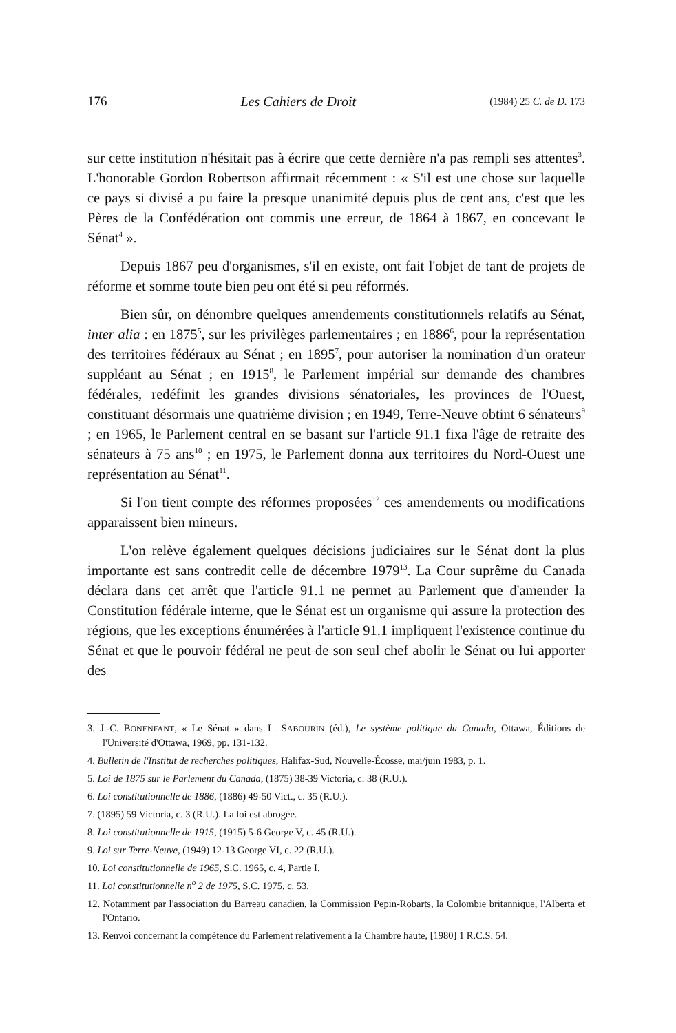176 Les Cahiers de Droit (1984) 25 C. de D. 173
sur cette institution n'hésitait pas à écrire que cette dernière n'a pas rempli ses attentes<sup>3</sup>. L'honorable Gordon Robertson affirmait récemment : « S'il est une chose sur laquelle ce pays si divisé a pu faire la presque unanimité depuis plus de cent ans, c'est que les Pères de la Confédération ont commis une erreur, de 1864 à 1867, en concevant le Sénat<sup>4</sup> ».
Depuis 1867 peu d'organismes, s'il en existe, ont fait l'objet de tant de projets de réforme et somme toute bien peu ont été si peu réformés.
Bien sûr, on dénombre quelques amendements constitutionnels relatifs au Sénat, inter alia : en 1875<sup>5</sup>, sur les privilèges parlementaires ; en 1886<sup>6</sup>, pour la représentation des territoires fédéraux au Sénat ; en 1895<sup>7</sup>, pour autoriser la nomination d'un orateur suppléant au Sénat ; en 1915<sup>8</sup>, le Parlement impérial sur demande des chambres fédérales, redéfinit les grandes divisions sénatoriales, les provinces de l'Ouest, constituant désormais une quatrième division ; en 1949, Terre-Neuve obtint 6 sénateurs<sup>9</sup> ; en 1965, le Parlement central en se basant sur l'article 91.1 fixa l'âge de retraite des sénateurs à 75 ans<sup>10</sup> ; en 1975, le Parlement donna aux territoires du Nord-Ouest une représentation au Sénat<sup>11</sup>.
Si l'on tient compte des réformes proposées<sup>12</sup> ces amendements ou modifications apparaissent bien mineurs.
L'on relève également quelques décisions judiciaires sur le Sénat dont la plus importante est sans contredit celle de décembre 1979<sup>13</sup>. La Cour suprême du Canada déclara dans cet arrêt que l'article 91.1 ne permet au Parlement que d'amender la Constitution fédérale interne, que le Sénat est un organisme qui assure la protection des régions, que les exceptions énumérées à l'article 91.1 impliquent l'existence continue du Sénat et que le pouvoir fédéral ne peut de son seul chef abolir le Sénat ou lui apporter des
3. J.-C. BONENFANT, « Le Sénat » dans L. SABOURIN (éd.), Le système politique du Canada, Ottawa, Éditions de l'Université d'Ottawa, 1969, pp. 131-132.
4. Bulletin de l'Institut de recherches politiques, Halifax-Sud, Nouvelle-Écosse, mai/juin 1983, p. 1.
5. Loi de 1875 sur le Parlement du Canada, (1875) 38-39 Victoria, c. 38 (R.U.).
6. Loi constitutionnelle de 1886, (1886) 49-50 Vict., c. 35 (R.U.).
7. (1895) 59 Victoria, c. 3 (R.U.). La loi est abrogée.
8. Loi constitutionnelle de 1915, (1915) 5-6 George V, c. 45 (R.U.).
9. Loi sur Terre-Neuve, (1949) 12-13 George VI, c. 22 (R.U.).
10. Loi constitutionnelle de 1965, S.C. 1965, c. 4, Partie I.
11. Loi constitutionnelle n<sup>o</sup> 2 de 1975, S.C. 1975, c. 53.
12. Notamment par l'association du Barreau canadien, la Commission Pepin-Robarts, la Colombie britannique, l'Alberta et l'Ontario.
13. Renvoi concernant la compétence du Parlement relativement à la Chambre haute, [1980] 1 R.C.S. 54.